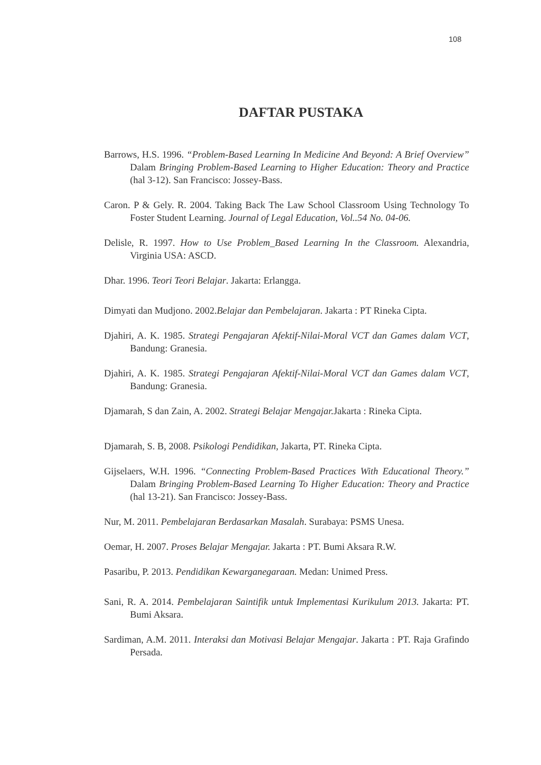108
DAFTAR PUSTAKA
Barrows, H.S. 1996. “Problem-Based Learning In Medicine And Beyond: A Brief Overview” Dalam Bringing Problem-Based Learning to Higher Education: Theory and Practice (hal 3-12). San Francisco: Jossey-Bass.
Caron. P & Gely. R. 2004. Taking Back The Law School Classroom Using Technology To Foster Student Learning. Journal of Legal Education, Vol..54 No. 04-06.
Delisle, R. 1997. How to Use Problem_Based Learning In the Classroom. Alexandria, Virginia USA: ASCD.
Dhar. 1996. Teori Teori Belajar. Jakarta: Erlangga.
Dimyati dan Mudjono. 2002.Belajar dan Pembelajaran. Jakarta : PT Rineka Cipta.
Djahiri, A. K. 1985. Strategi Pengajaran Afektif-Nilai-Moral VCT dan Games dalam VCT, Bandung: Granesia.
Djahiri, A. K. 1985. Strategi Pengajaran Afektif-Nilai-Moral VCT dan Games dalam VCT, Bandung: Granesia.
Djamarah, S dan Zain, A. 2002. Strategi Belajar Mengajar. Jakarta : Rineka Cipta.
Djamarah, S. B, 2008. Psikologi Pendidikan, Jakarta, PT. Rineka Cipta.
Gijselaers, W.H. 1996. “Connecting Problem-Based Practices With Educational Theory.” Dalam Bringing Problem-Based Learning To Higher Education: Theory and Practice (hal 13-21). San Francisco: Jossey-Bass.
Nur, M. 2011. Pembelajaran Berdasarkan Masalah. Surabaya: PSMS Unesa.
Oemar, H. 2007. Proses Belajar Mengajar. Jakarta : PT. Bumi Aksara R.W.
Pasaribu, P. 2013. Pendidikan Kewarganegaraan. Medan: Unimed Press.
Sani, R. A. 2014. Pembelajaran Saintifik untuk Implementasi Kurikulum 2013. Jakarta: PT. Bumi Aksara.
Sardiman, A.M. 2011. Interaksi dan Motivasi Belajar Mengajar. Jakarta : PT. Raja Grafindo Persada.